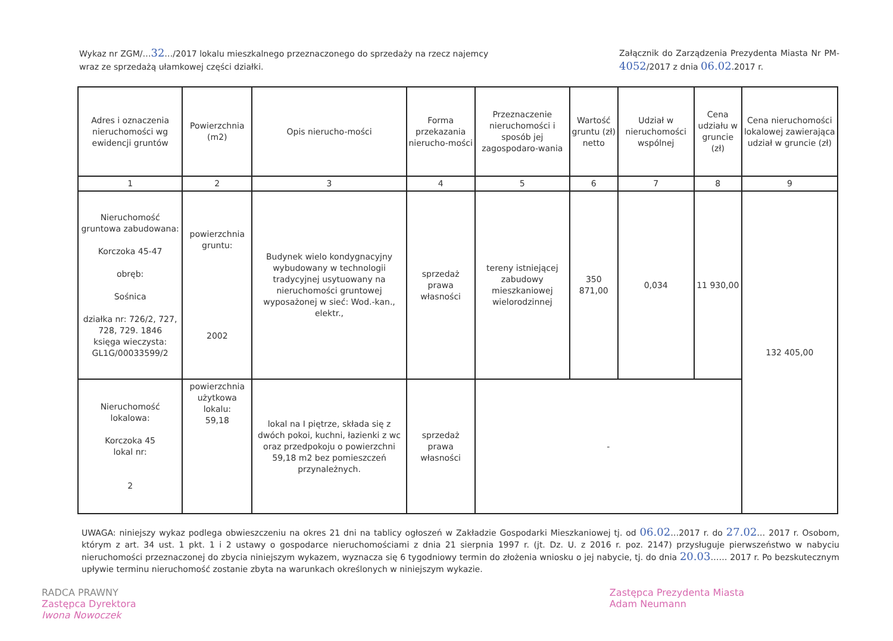Wykaz nr ZGM/…32…/2017 lokalu mieszkalnego przeznaczonego do sprzedaży na rzecz najemcy wraz ze sprzedażą ułamkowej części działki.
Załącznik do Zarządzenia Prezydenta Miasta Nr PM-4052/2017 z dnia 06.02.2017 r.
| Adres i oznaczenia nieruchomości wg ewidencji gruntów | Powierzchnia (m2) | Opis nierucho-mości | Forma przekazania nierucho-mości | Przeznaczenie nieruchomości i sposób jej zagospodaro-wania | Wartość gruntu (zł) netto | Udział w nieruchomości wspólnej | Cena udziału w gruncie (zł) | Cena nieruchomości lokalowej zawierająca udział w gruncie (zł) |
| --- | --- | --- | --- | --- | --- | --- | --- | --- |
| 1 | 2 | 3 | 4 | 5 | 6 | 7 | 8 | 9 |
| Nieruchomość gruntowa zabudowana: Korczoka 45-47 obręb: Sośnica działka nr: 726/2, 727, 728, 729. 1846 księga wieczysta: GL1G/00033599/2 | powierzchnia gruntu: 2002 | Budynek wielo kondygnacyjny wybudowany w technologii tradycyjnej usytuowany na nieruchomości gruntowej wyposażonej w sieć: Wod.-kan., elektr., | sprzedaż prawa własności | tereny istniejącej zabudowy mieszkaniowej wielorodzinnej | 350 871,00 | 0,034 | 11 930,00 | 132 405,00 |
| Nieruchomość lokalowa: Korczoka 45 lokal nr: 2 | powierzchnia użytkowa lokalu: 59,18 | lokal na I piętrze, składa się z dwóch pokoi, kuchni, łazienki z wc oraz przedpokoju o powierzchni 59,18 m2 bez pomieszczeń przynależnych. | sprzedaż prawa własności | - | | | | |
UWAGA: niniejszy wykaz podlega obwieszczeniu na okres 21 dni na tablicy ogłoszeń w Zakładzie Gospodarki Mieszkaniowej tj. od 06.02…2017 r. do 27.02… 2017 r. Osobom, którym z art. 34 ust. 1 pkt. 1 i 2 ustawy o gospodarce nieruchomościami z dnia 21 sierpnia 1997 r. (jt. Dz. U. z 2016 r. poz. 2147) przysługuje pierwszeństwo w nabyciu nieruchomości przeznaczonej do zbycia niniejszym wykazem, wyznacza się 6 tygodniowy termin do złożenia wniosku o jej nabycie, tj. do dnia 20.03…… 2017 r. Po bezskutecznym upływie terminu nieruchomość zostanie zbyta na warunkach określonych w niniejszym wykazie.
RADCA PRAWNY
Zastępca Dyrektora
Iwona Nowoczek
Zastępca Prezydenta Miasta
Adam Neumann